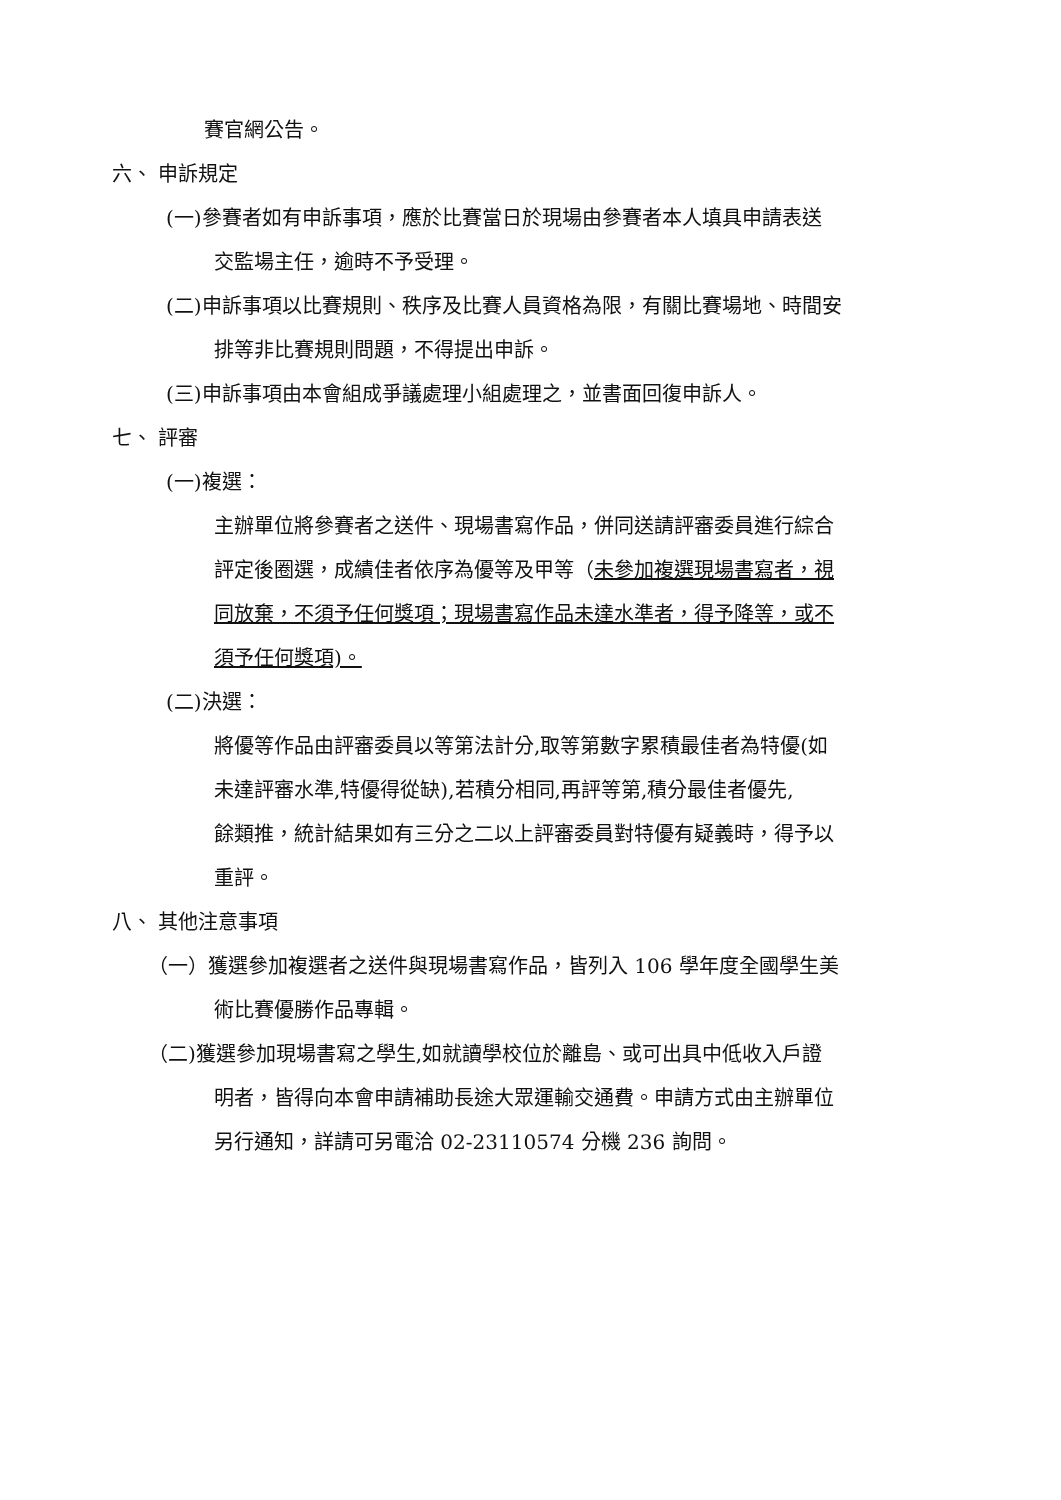賽官網公告。
六、 申訴規定
(一)參賽者如有申訴事項，應於比賽當日於現場由參賽者本人填具申請表送
交監場主任，逾時不予受理。
(二)申訴事項以比賽規則、秩序及比賽人員資格為限，有關比賽場地、時間安
排等非比賽規則問題，不得提出申訴。
(三)申訴事項由本會組成爭議處理小組處理之，並書面回復申訴人。
七、 評審
(一)複選：
主辦單位將參賽者之送件、現場書寫作品，併同送請評審委員進行綜合
評定後圈選，成績佳者依序為優等及甲等（未參加複選現場書寫者，視
同放棄，不須予任何獎項；現場書寫作品未達水準者，得予降等，或不
須予任何獎項)。
(二)決選：
將優等作品由評審委員以等第法計分,取等第數字累積最佳者為特優(如
未達評審水準,特優得從缺),若積分相同,再評等第,積分最佳者優先,
餘類推，統計結果如有三分之二以上評審委員對特優有疑義時，得予以
重評。
八、 其他注意事項
（一）獲選參加複選者之送件與現場書寫作品，皆列入 106 學年度全國學生美
術比賽優勝作品專輯。
（二)獲選參加現場書寫之學生,如就讀學校位於離島、或可出具中低收入戶證
明者，皆得向本會申請補助長途大眾運輸交通費。申請方式由主辦單位
另行通知，詳請可另電洽 02-23110574 分機 236 詢問。